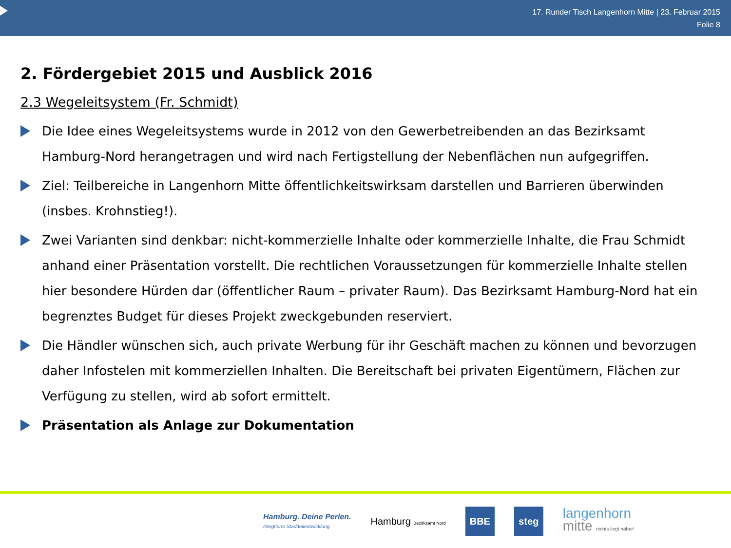17. Runder Tisch Langenhorn Mitte | 23. Februar 2015
Folie 8
2. Fördergebiet 2015 und Ausblick 2016
2.3 Wegeleitsystem (Fr. Schmidt)
Die Idee eines Wegeleitsystems wurde in 2012 von den Gewerbetreibenden an das Bezirksamt Hamburg-Nord herangetragen und wird nach Fertigstellung der Nebenflächen nun aufgegriffen.
Ziel: Teilbereiche in Langenhorn Mitte öffentlichkeitswirksam darstellen und Barrieren überwinden (insbes. Krohnstieg!).
Zwei Varianten sind denkbar: nicht-kommerzielle Inhalte oder kommerzielle Inhalte, die Frau Schmidt anhand einer Präsentation vorstellt. Die rechtlichen Voraussetzungen für kommerzielle Inhalte stellen hier besondere Hürden dar (öffentlicher Raum – privater Raum). Das Bezirksamt Hamburg-Nord hat ein begrenztes Budget für dieses Projekt zweckgebunden reserviert.
Die Händler wünschen sich, auch private Werbung für ihr Geschäft machen zu können und bevorzugen daher Infostelen mit kommerziellen Inhalten. Die Bereitschaft bei privaten Eigentümern, Flächen zur Verfügung zu stellen, wird ab sofort ermittelt.
Präsentation als Anlage zur Dokumentation
Hamburg. Deine Perlen.
Integrierte Stadtteilentwicklung
Hamburg Bezirksamt Nord
BBE steg
langenhorn
mitte nichts liegt näher!